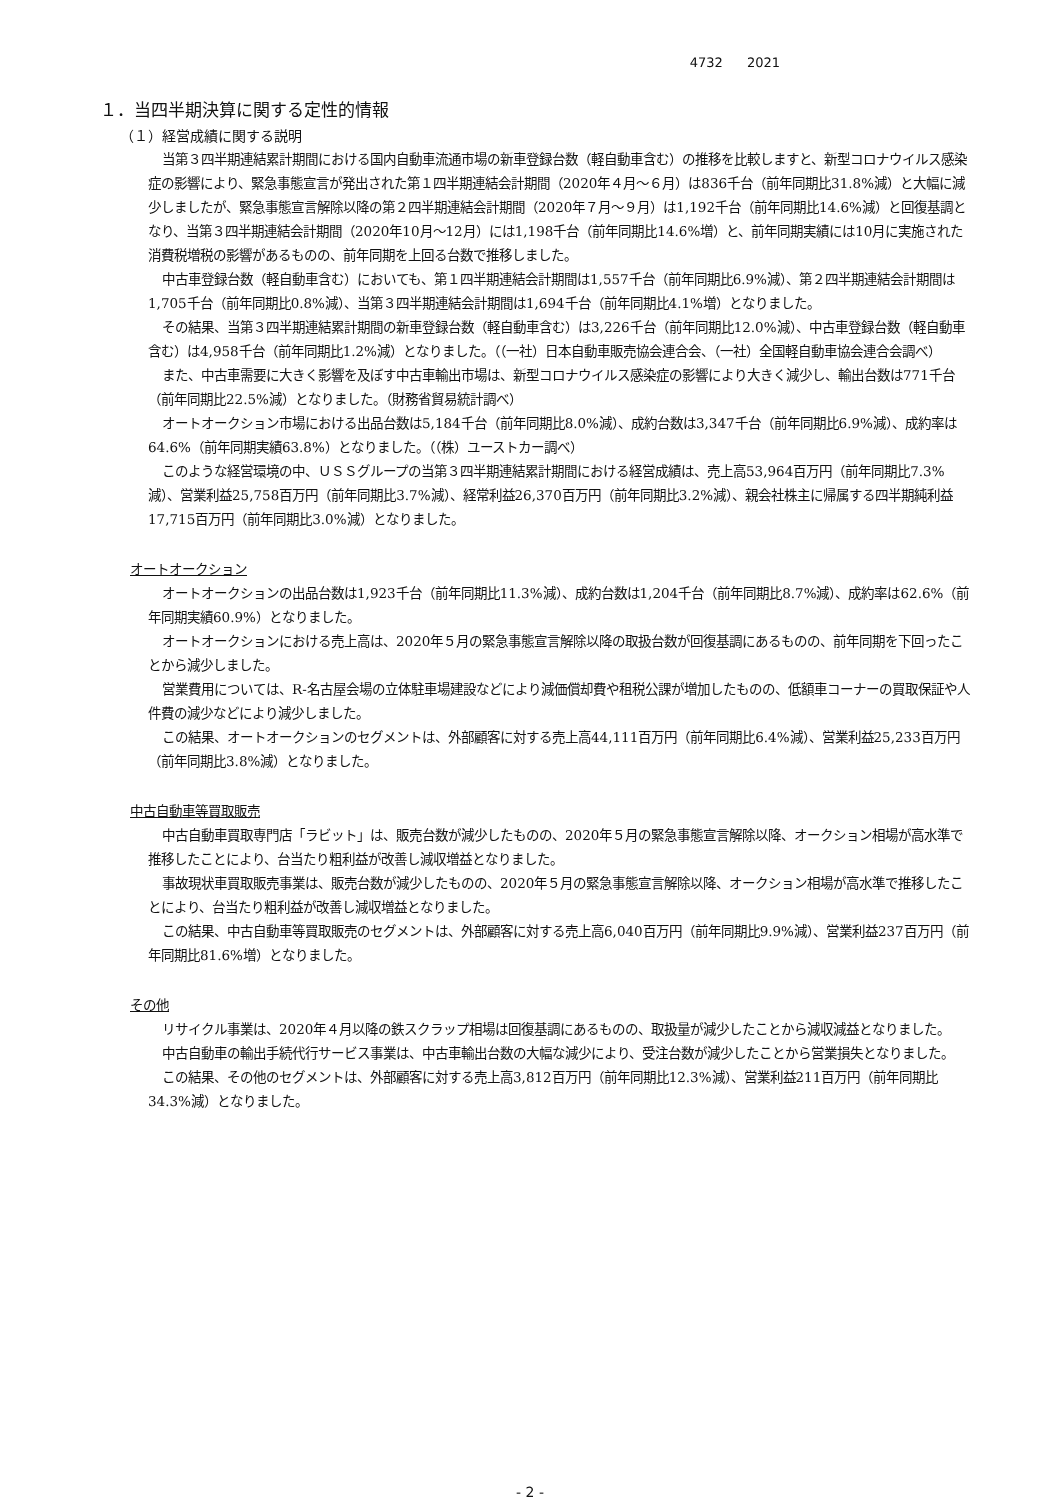4732 2021
１．当四半期決算に関する定性的情報
（１）経営成績に関する説明
当第３四半期連結累計期間における国内自動車流通市場の新車登録台数（軽自動車含む）の推移を比較しますと、新型コロナウイルス感染症の影響により、緊急事態宣言が発出された第１四半期連結会計期間（2020年４月～６月）は836千台（前年同期比31.8%減）と大幅に減少しましたが、緊急事態宣言解除以降の第２四半期連結会計期間（2020年７月～９月）は1,192千台（前年同期比14.6%減）と回復基調となり、当第３四半期連結会計期間（2020年10月～12月）には1,198千台（前年同期比14.6%増）と、前年同期実績には10月に実施された消費税増税の影響があるものの、前年同期を上回る台数で推移しました。
中古車登録台数（軽自動車含む）においても、第１四半期連結会計期間は1,557千台（前年同期比6.9%減）、第２四半期連結会計期間は1,705千台（前年同期比0.8%減）、当第３四半期連結会計期間は1,694千台（前年同期比4.1%増）となりました。
その結果、当第３四半期連結累計期間の新車登録台数（軽自動車含む）は3,226千台（前年同期比12.0%減）、中古車登録台数（軽自動車含む）は4,958千台（前年同期比1.2%減）となりました。（（一社）日本自動車販売協会連合会、（一社）全国軽自動車協会連合会調べ）
また、中古車需要に大きく影響を及ぼす中古車輸出市場は、新型コロナウイルス感染症の影響により大きく減少し、輸出台数は771千台（前年同期比22.5%減）となりました。（財務省貿易統計調べ）
オートオークション市場における出品台数は5,184千台（前年同期比8.0%減）、成約台数は3,347千台（前年同期比6.9%減）、成約率は64.6%（前年同期実績63.8%）となりました。（（株）ユーストカー調べ）
このような経営環境の中、ＵＳＳグループの当第３四半期連結累計期間における経営成績は、売上高53,964百万円（前年同期比7.3%減）、営業利益25,758百万円（前年同期比3.7%減）、経常利益26,370百万円（前年同期比3.2%減）、親会社株主に帰属する四半期純利益17,715百万円（前年同期比3.0%減）となりました。
オートオークション
オートオークションの出品台数は1,923千台（前年同期比11.3%減）、成約台数は1,204千台（前年同期比8.7%減）、成約率は62.6%（前年同期実績60.9%）となりました。
オートオークションにおける売上高は、2020年５月の緊急事態宣言解除以降の取扱台数が回復基調にあるものの、前年同期を下回ったことから減少しました。
営業費用については、R-名古屋会場の立体駐車場建設などにより減価償却費や租税公課が増加したものの、低額車コーナーの買取保証や人件費の減少などにより減少しました。
この結果、オートオークションのセグメントは、外部顧客に対する売上高44,111百万円（前年同期比6.4%減）、営業利益25,233百万円（前年同期比3.8%減）となりました。
中古自動車等買取販売
中古自動車買取専門店「ラビット」は、販売台数が減少したものの、2020年５月の緊急事態宣言解除以降、オークション相場が高水準で推移したことにより、台当たり粗利益が改善し減収増益となりました。
事故現状車買取販売事業は、販売台数が減少したものの、2020年５月の緊急事態宣言解除以降、オークション相場が高水準で推移したことにより、台当たり粗利益が改善し減収増益となりました。
この結果、中古自動車等買取販売のセグメントは、外部顧客に対する売上高6,040百万円（前年同期比9.9%減）、営業利益237百万円（前年同期比81.6%増）となりました。
その他
リサイクル事業は、2020年４月以降の鉄スクラップ相場は回復基調にあるものの、取扱量が減少したことから減収減益となりました。
中古自動車の輸出手続代行サービス事業は、中古車輸出台数の大幅な減少により、受注台数が減少したことから営業損失となりました。
この結果、その他のセグメントは、外部顧客に対する売上高3,812百万円（前年同期比12.3%減）、営業利益211百万円（前年同期比34.3%減）となりました。
- 2 -